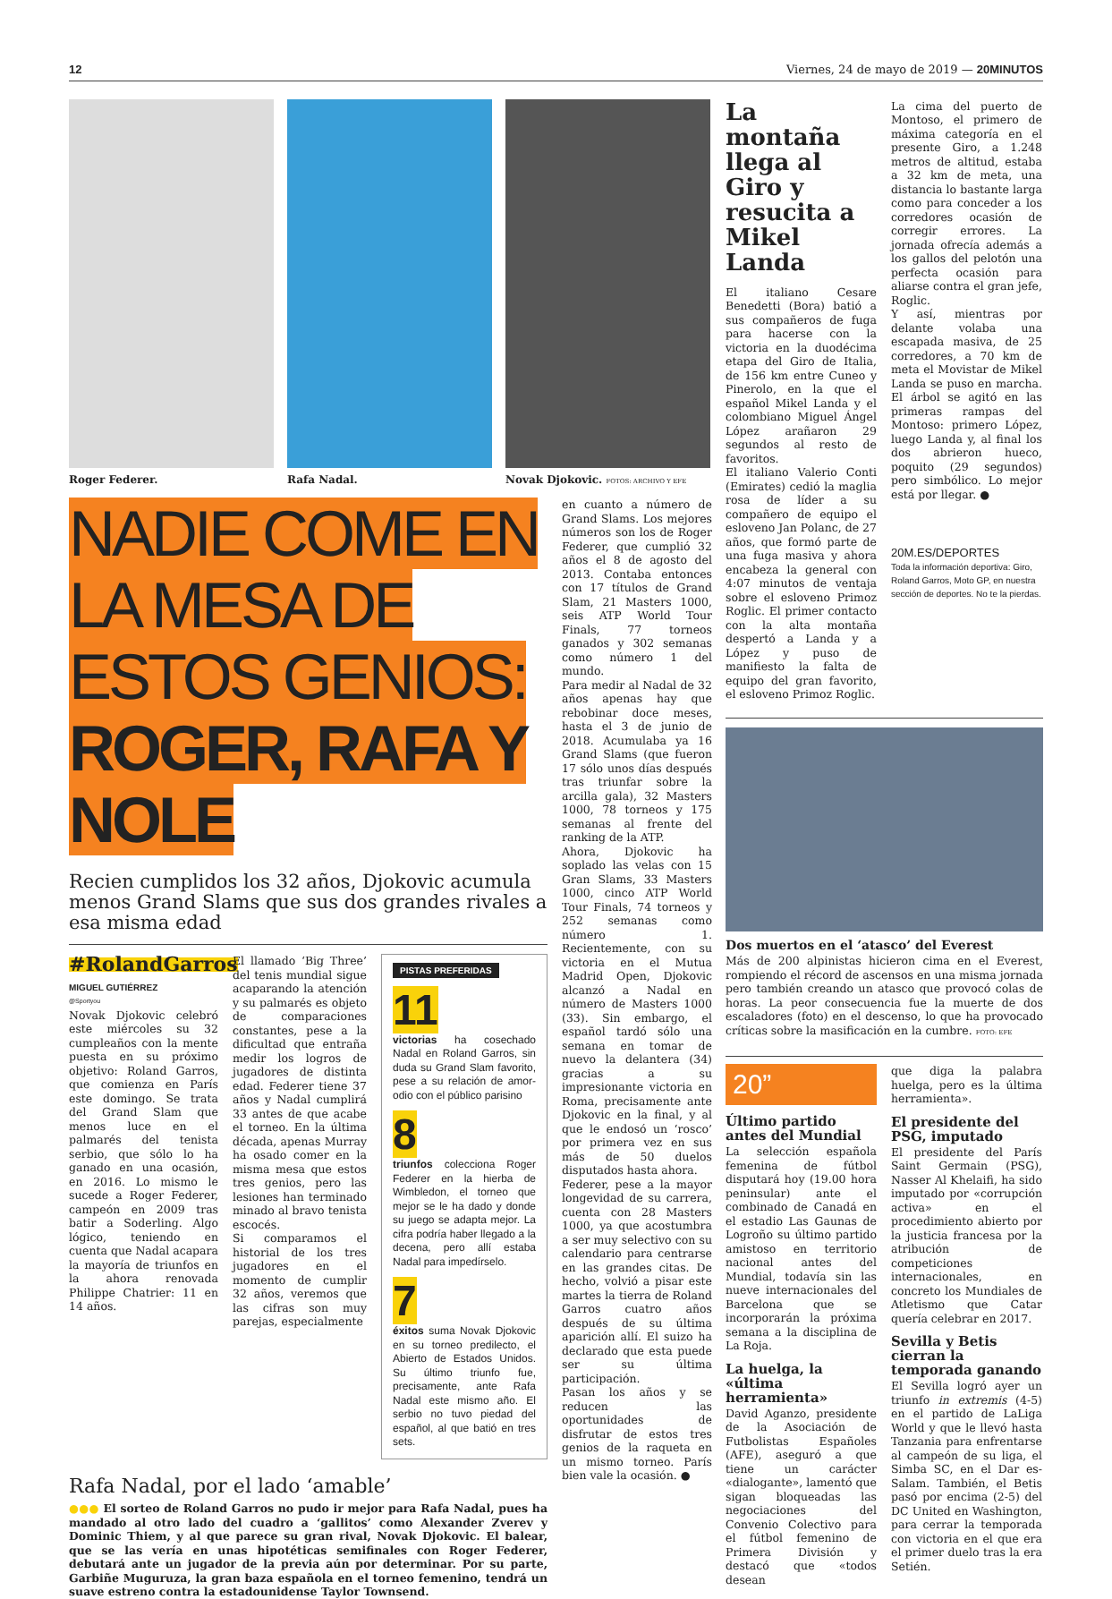12 Viernes, 24 de mayo de 2019 — 20MINUTOS
Roger Federer. Rafa Nadal. Novak Djokovic. FOTOS: ARCHIVO Y EFE
NADIE COME EN LA MESA DE ESTOS GENIOS: ROGER, RAFA Y NOLE
Recien cumplidos los 32 años, Djokovic acumula menos Grand Slams que sus dos grandes rivales a esa misma edad
#RolandGarros
MIGUEL GUTIÉRREZ
@Sportyou
Novak Djokovic celebró este miércoles su 32 cumpleaños con la mente puesta en su próximo objetivo: Roland Garros, que comienza en París este domingo. Se trata del Grand Slam que menos luce en el palmarés del tenista serbio, que sólo lo ha ganado en una ocasión, en 2016. Lo mismo le sucede a Roger Federer, campeón en 2009 tras batir a Soderling. Algo lógico, teniendo en cuenta que Nadal acapara la mayoría de triunfos en la ahora renovada Philippe Chatrier: 11 en 14 años.
El llamado ‘Big Three’ del tenis mundial sigue acaparando la atención y su palmarés es objeto de comparaciones constantes, pese a la dificultad que entraña medir los logros de jugadores de distinta edad. Federer tiene 37 años y Nadal cumplirá 33 antes de que acabe el torneo. En la última década, apenas Murray ha osado comer en la misma mesa que estos tres genios, pero las lesiones han terminado minado al bravo tenista escocés.
Si comparamos el historial de los tres jugadores en el momento de cumplir 32 años, veremos que las cifras son muy parejas, especialmente
PISTAS PREFERIDAS
11
victorias ha cosechado Nadal en Roland Garros, sin duda su Grand Slam favorito, pese a su relación de amor-odio con el público parisino
8
triunfos colecciona Roger Federer en la hierba de Wimbledon, el torneo que mejor se le ha dado y donde su juego se adapta mejor. La cifra podría haber llegado a la decena, pero allí estaba Nadal para impedírselo.
7
éxitos suma Novak Djokovic en su torneo predilecto, el Abierto de Estados Unidos. Su último triunfo fue, precisamente, ante Rafa Nadal este mismo año. El serbio no tuvo piedad del español, al que batió en tres sets.
Rafa Nadal, por el lado ‘amable’
●●● El sorteo de Roland Garros no pudo ir mejor para Rafa Nadal, pues ha mandado al otro lado del cuadro a ‘gallitos’ como Alexander Zverev y Dominic Thiem, y al que parece su gran rival, Novak Djokovic. El balear, que se las vería en unas hipotéticas semifinales con Roger Federer, debutará ante un jugador de la previa aún por determinar. Por su parte, Garbiñe Muguruza, la gran baza española en el torneo femenino, tendrá un suave estreno contra la estadounidense Taylor Townsend.
en cuanto a número de Grand Slams. Los mejores números son los de Roger Federer, que cumplió 32 años el 8 de agosto del 2013. Contaba entonces con 17 títulos de Grand Slam, 21 Masters 1000, seis ATP World Tour Finals, 77 torneos ganados y 302 semanas como número 1 del mundo.
Para medir al Nadal de 32 años apenas hay que rebobinar doce meses, hasta el 3 de junio de 2018. Acumulaba ya 16 Grand Slams (que fueron 17 sólo unos días después tras triunfar sobre la arcilla gala), 32 Masters 1000, 78 torneos y 175 semanas al frente del ranking de la ATP.
Ahora, Djokovic ha soplado las velas con 15 Gran Slams, 33 Masters 1000, cinco ATP World Tour Finals, 74 torneos y 252 semanas como número 1. Recientemente, con su victoria en el Mutua Madrid Open, Djokovic alcanzó a Nadal en número de Masters 1000 (33). Sin embargo, el español tardó sólo una semana en tomar de nuevo la delantera (34) gracias a su impresionante victoria en Roma, precisamente ante Djokovic en la final, y al que le endosó un ‘rosco’ por primera vez en sus más de 50 duelos disputados hasta ahora.
Federer, pese a la mayor longevidad de su carrera, cuenta con 28 Masters 1000, ya que acostumbra a ser muy selectivo con su calendario para centrarse en las grandes citas. De hecho, volvió a pisar este martes la tierra de Roland Garros cuatro años después de su última aparición allí. El suizo ha declarado que esta puede ser su última participación.
Pasan los años y se reducen las oportunidades de disfrutar de estos tres genios de la raqueta en un mismo torneo. París bien vale la ocasión. ●
La montaña llega al Giro y resucita a Mikel Landa
El italiano Cesare Benedetti (Bora) batió a sus compañeros de fuga para hacerse con la victoria en la duodécima etapa del Giro de Italia, de 156 km entre Cuneo y Pinerolo, en la que el español Mikel Landa y el colombiano Miguel Ángel López arañaron 29 segundos al resto de favoritos.
El italiano Valerio Conti (Emirates) cedió la maglia rosa de líder a su compañero de equipo el esloveno Jan Polanc, de 27 años, que formó parte de una fuga masiva y ahora encabeza la general con 4:07 minutos de ventaja sobre el esloveno Primoz Roglic. El primer contacto con la alta montaña despertó a Landa y a López y puso de manifiesto la falta de equipo del gran favorito, el esloveno Primoz Roglic.
La cima del puerto de Montoso, el primero de máxima categoría en el presente Giro, a 1.248 metros de altitud, estaba a 32 km de meta, una distancia lo bastante larga como para conceder a los corredores ocasión de corregir errores. La jornada ofrecía además a los gallos del pelotón una perfecta ocasión para aliarse contra el gran jefe, Roglic.
Y así, mientras por delante volaba una escapada masiva, de 25 corredores, a 70 km de meta el Movistar de Mikel Landa se puso en marcha. El árbol se agitó en las primeras rampas del Montoso: primero López, luego Landa y, al final los dos abrieron hueco, poquito (29 segundos) pero simbólico. Lo mejor está por llegar. ●
20M.ES/DEPORTES
Toda la información deportiva: Giro, Roland Garros, Moto GP, en nuestra sección de deportes. No te la pierdas.
Dos muertos en el ‘atasco’ del Everest
Más de 200 alpinistas hicieron cima en el Everest, rompiendo el récord de ascensos en una misma jornada pero también creando un atasco que provocó colas de horas. La peor consecuencia fue la muerte de dos escaladores (foto) en el descenso, lo que ha provocado críticas sobre la masificación en la cumbre. FOTO: EFE
20”
Último partido antes del Mundial
La selección española femenina de fútbol disputará hoy (19.00 hora peninsular) ante el combinado de Canadá en el estadio Las Gaunas de Logroño su último partido amistoso en territorio nacional antes del Mundial, todavía sin las nueve internacionales del Barcelona que se incorporarán la próxima semana a la disciplina de La Roja.
La huelga, la «última herramienta»
David Aganzo, presidente de la Asociación de Futbolistas Españoles (AFE), aseguró a que tiene un carácter «dialogante», lamentó que sigan bloqueadas las negociaciones del Convenio Colectivo para el fútbol femenino de Primera División y destacó que «todos desean
que diga la palabra huelga, pero es la última herramienta».
El presidente del PSG, imputado
El presidente del París Saint Germain (PSG), Nasser Al Khelaifi, ha sido imputado por «corrupción activa» en el procedimiento abierto por la justicia francesa por la atribución de competiciones internacionales, en concreto los Mundiales de Atletismo que Catar quería celebrar en 2017.
Sevilla y Betis cierran la temporada ganando
El Sevilla logró ayer un triunfo in extremis (4-5) en el partido de LaLiga World y que le llevó hasta Tanzania para enfrentarse al campeón de su liga, el Simba SC, en el Dar es-Salam. También, el Betis pasó por encima (2-5) del DC United en Washington, para cerrar la temporada con victoria en el que era el primer duelo tras la era Setién.